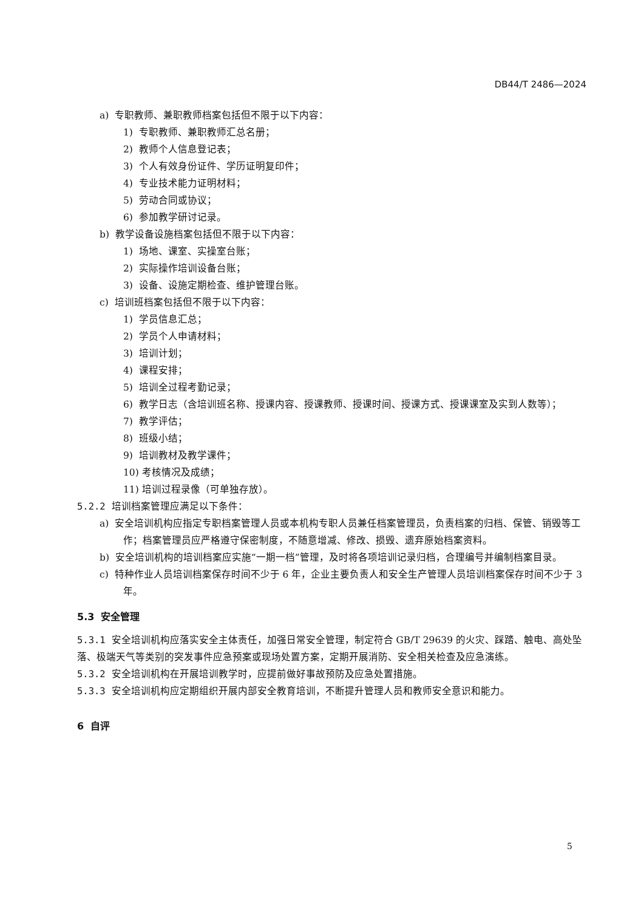DB44/T 2486—2024
a) 专职教师、兼职教师档案包括但不限于以下内容：
1) 专职教师、兼职教师汇总名册；
2) 教师个人信息登记表；
3) 个人有效身份证件、学历证明复印件；
4) 专业技术能力证明材料；
5) 劳动合同或协议；
6) 参加教学研讨记录。
b) 教学设备设施档案包括但不限于以下内容：
1) 场地、课室、实操室台账；
2) 实际操作培训设备台账；
3) 设备、设施定期检查、维护管理台账。
c) 培训班档案包括但不限于以下内容：
1) 学员信息汇总；
2) 学员个人申请材料；
3) 培训计划；
4) 课程安排；
5) 培训全过程考勤记录；
6) 教学日志（含培训班名称、授课内容、授课教师、授课时间、授课方式、授课课室及实到人数等）；
7) 教学评估；
8) 班级小结；
9) 培训教材及教学课件；
10) 考核情况及成绩；
11) 培训过程录像（可单独存放）。
5.2.2 培训档案管理应满足以下条件：
a) 安全培训机构应指定专职档案管理人员或本机构专职人员兼任档案管理员，负责档案的归档、保管、销毁等工作；档案管理员应严格遵守保密制度，不随意增减、修改、损毁、遗弃原始档案资料。
b) 安全培训机构的培训档案应实施“一期一档”管理，及时将各项培训记录归档，合理编号并编制档案目录。
c) 特种作业人员培训档案保存时间不少于 6 年，企业主要负责人和安全生产管理人员培训档案保存时间不少于 3 年。
5.3 安全管理
5.3.1 安全培训机构应落实安全主体责任，加强日常安全管理，制定符合 GB/T 29639 的火灾、踩踏、触电、高处坠落、极端天气等类别的突发事件应急预案或现场处置方案，定期开展消防、安全相关检查及应急演练。
5.3.2 安全培训机构在开展培训教学时，应提前做好事故预防及应急处置措施。
5.3.3 安全培训机构应定期组织开展内部安全教育培训，不断提升管理人员和教师安全意识和能力。
6 自评
5